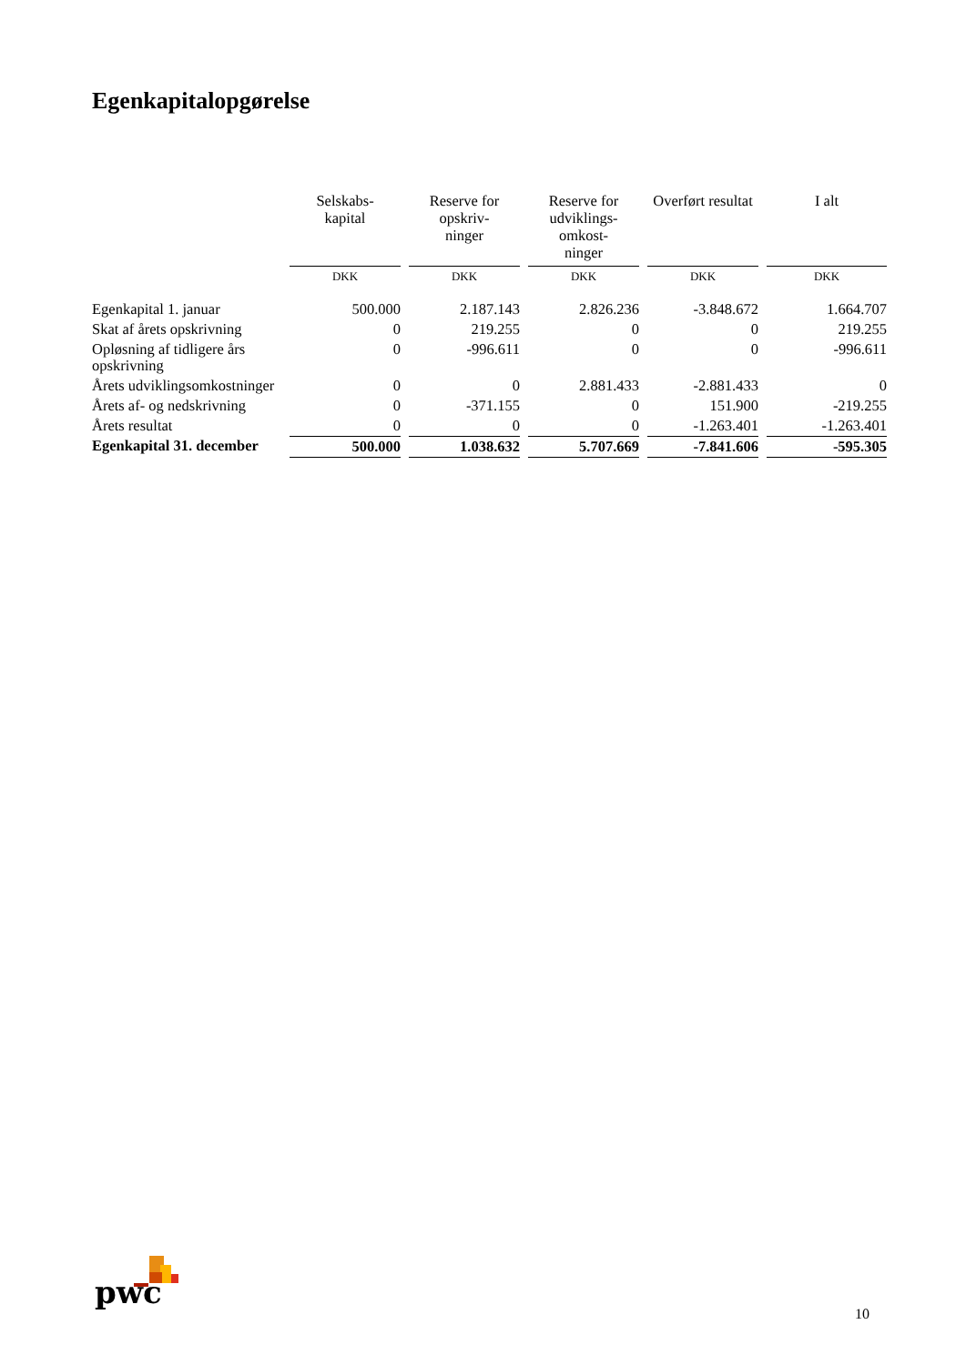Egenkapitalopgørelse
| | Selskabs- kapital | Reserve for opskriv- ninger | Reserve for udviklings- omkost- ninger | Overført resultat | I alt |
| --- | --- | --- | --- | --- | --- |
| | DKK | DKK | DKK | DKK | DKK |
| Egenkapital 1. januar | 500.000 | 2.187.143 | 2.826.236 | -3.848.672 | 1.664.707 |
| Skat af årets opskrivning | 0 | 219.255 | 0 | 0 | 219.255 |
| Opløsning af tidligere års opskrivning | 0 | -996.611 | 0 | 0 | -996.611 |
| Årets udviklingsomkostninger | 0 | 0 | 2.881.433 | -2.881.433 | 0 |
| Årets af- og nedskrivning | 0 | -371.155 | 0 | 151.900 | -219.255 |
| Årets resultat | 0 | 0 | 0 | -1.263.401 | -1.263.401 |
| Egenkapital 31. december | 500.000 | 1.038.632 | 5.707.669 | -7.841.606 | -595.305 |
pwc
10